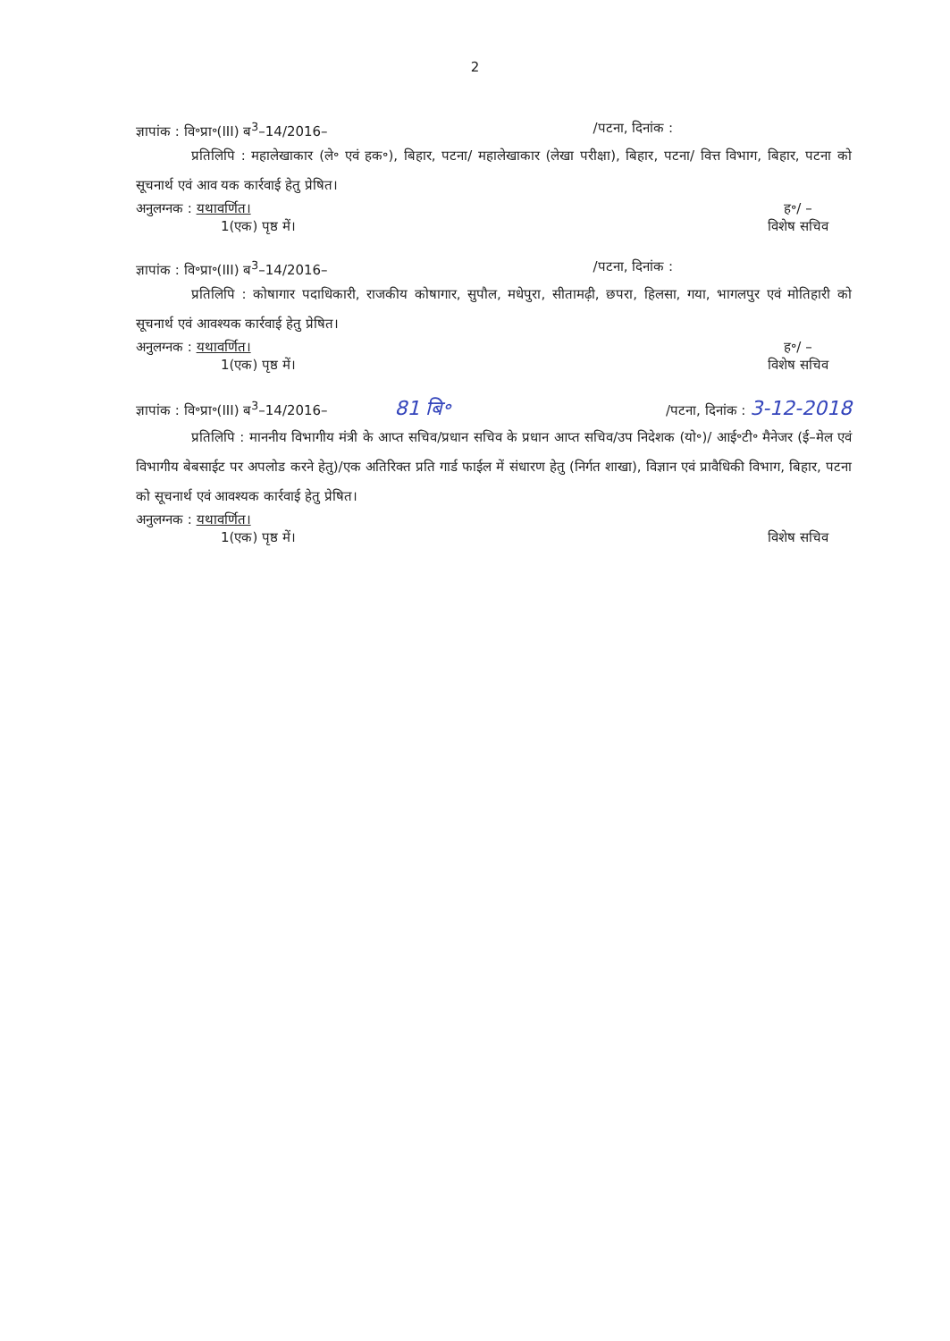2
ज्ञापांक : वि॰प्रा॰(III) ब<sup>3</sup>–14/2016– /पटना, दिनांक :
प्रतिलिपि : महालेखाकार (ले॰ एवं हक॰), बिहार, पटना/ महालेखाकार (लेखा परीक्षा), बिहार, पटना/ वित्त विभाग, बिहार, पटना को सूचनार्थ एवं आव यक कार्रवाई हेतु प्रेषित।
अनुलग्नक : यथावर्णित। ह॰/ –
1(एक) पृष्ठ में। विशेष सचिव
ज्ञापांक : वि॰प्रा॰(III) ब<sup>3</sup>–14/2016– /पटना, दिनांक :
प्रतिलिपि : कोषागार पदाधिकारी, राजकीय कोषागार, सुपौल, मधेपुरा, सीतामढ़ी, छपरा, हिलसा, गया, भागलपुर एवं मोतिहारी को सूचनार्थ एवं आवश्यक कार्रवाई हेतु प्रेषित।
अनुलग्नक : यथावर्णित। ह॰/ –
1(एक) पृष्ठ में। विशेष सचिव
ज्ञापांक : वि॰प्रा॰(III) ब<sup>3</sup>–14/2016– 81 बि॰ /पटना, दिनांक : 3-12-2018
प्रतिलिपि : माननीय विभागीय मंत्री के आप्त सचिव/प्रधान सचिव के प्रधान आप्त सचिव/उप निदेशक (यो॰)/ आई॰टी॰ मैनेजर (ई–मेल एवं विभागीय बेबसाईट पर अपलोड करने हेतु)/एक अतिरिक्त प्रति गार्ड फाईल में संधारण हेतु (निर्गत शाखा), विज्ञान एवं प्रावैधिकी विभाग, बिहार, पटना को सूचनार्थ एवं आवश्यक कार्रवाई हेतु प्रेषित।
अनुलग्नक : यथावर्णित।
1(एक) पृष्ठ में। विशेष सचिव